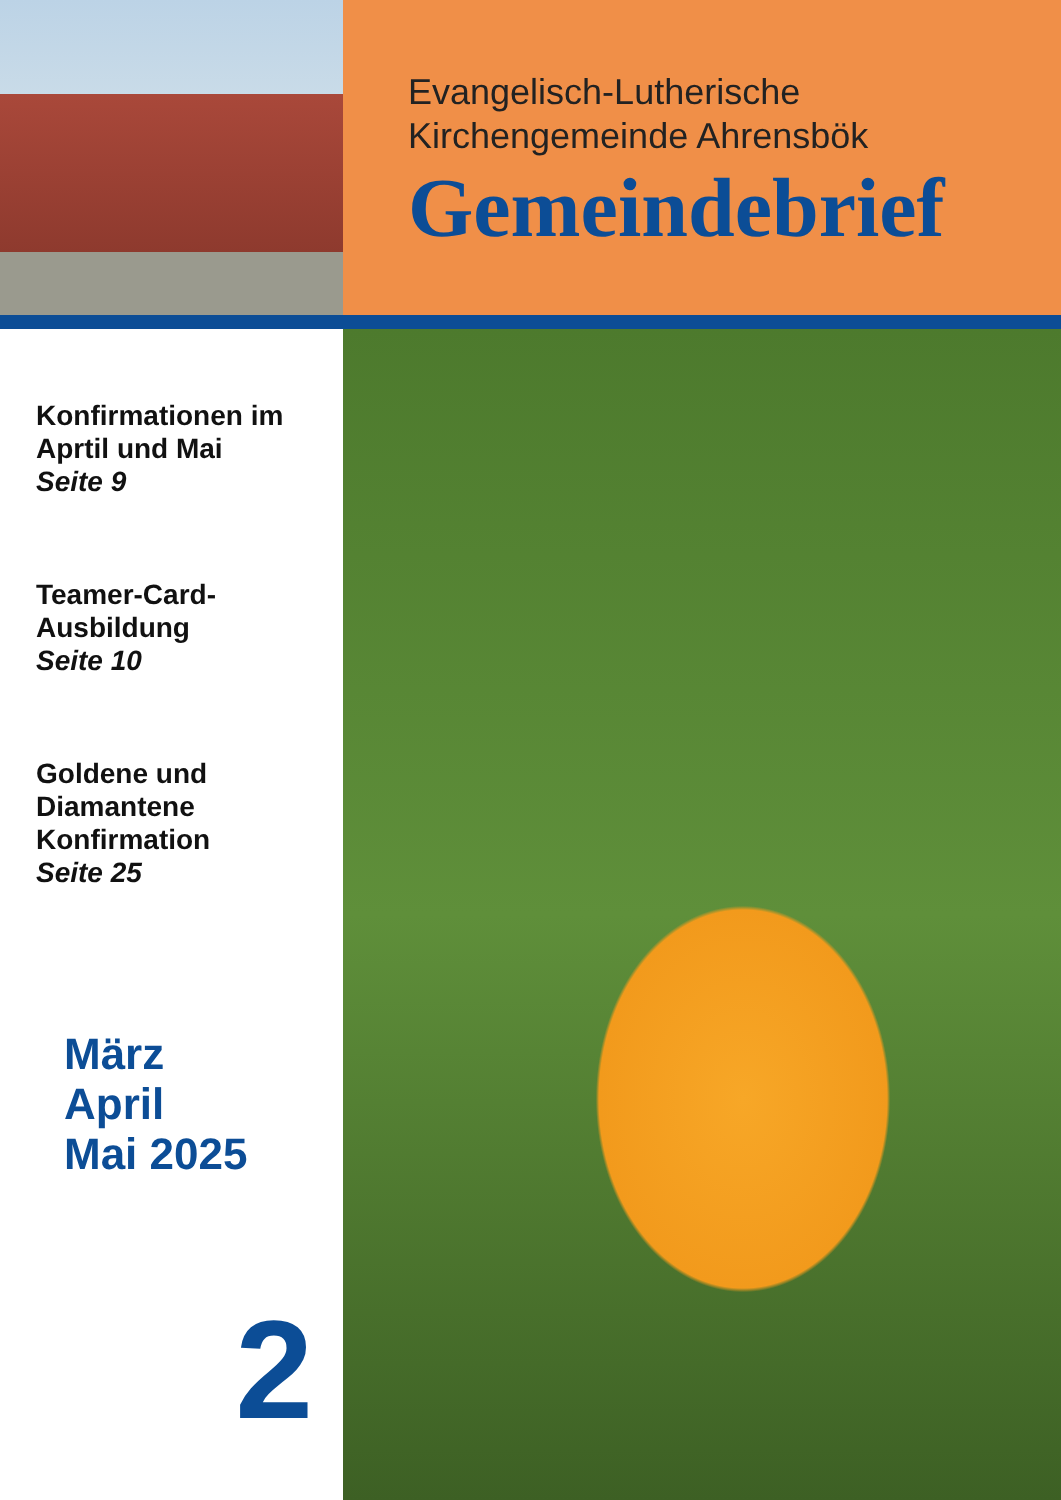Evangelisch-Lutherische
Kirchengemeinde Ahrensbök
Gemeindebrief
Konfirmationen im Aprtil und Mai
Seite 9
Teamer-Card-Ausbildung
Seite 10
Goldene und Diamantene Konfirmation
Seite 25
März
April
Mai 2025
2